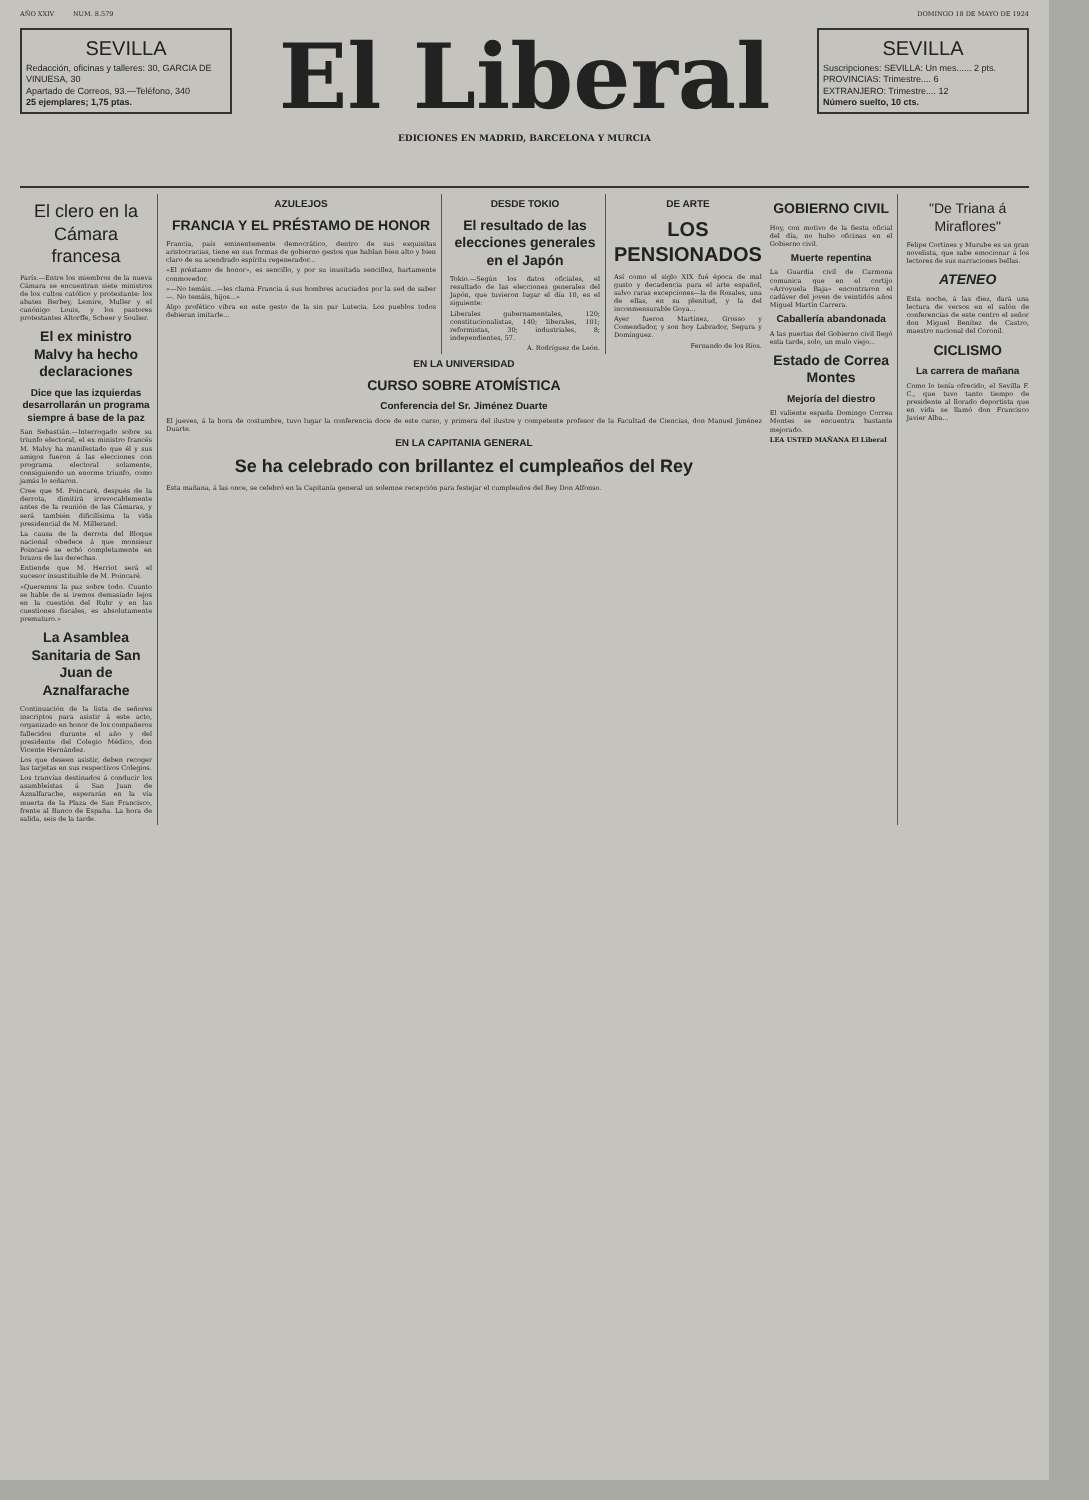AÑO XXIV NUM. 8.579
SEVILLA
Redacción, oficinas y talleres: 30, GARCIA DE VINUESA, 30
Apartado de Correos, 93.—Teléfono, 340
25 ejemplares; 1,75 ptas.
El Liberal
EDICIONES EN MADRID, BARCELONA Y MURCIA
DOMINGO 18 DE MAYO DE 1924
SEVILLA
Suscripciones: SEVILLA: Un mes...... 2 pts.
PROVINCIAS: Trimestre.... 6
EXTRANJERO: Trimestre.... 12
Número suelto, 10 cts.
El clero en la Cámara francesa
París.—Entre los miembros de la nueva Cámara se encuentran siete ministros de los cultos católico y protestante: los abates Berbey, Lemire, Muller y el canónigo Louis, y los pastores protestantes Altorffe, Scheer y Soulier.
El ex ministro Malvy ha hecho declaraciones
Dice que las izquierdas desarrollarán un programa siempre á base de la paz
San Sebastián.—Interrogado sobre su triunfo electoral, el ex ministro francés M. Malvy ha manifestado que él y sus amigos fueron á las elecciones con programa electoral solamente, consiguiendo un enorme triunfo, como jamás lo soñaron.
Cree que M. Poincaré, después de la derrota, dimitirá irrevocablemente antes de la reunión de las Cámaras, y será también dificilísima la vida presidencial de M. Millerand.
La causa de la derrota del Bloque nacional obedece á que monsieur Poincaré se echó completamente en brazos de las derechas.
Entiende que M. Herriot será el sucesor insustituible de M. Poincaré.
«Queremos la paz sobre todo. Cuanto se hable de si iremos demasiado lejos en la cuestión del Ruhr y en las cuestiones fiscales, es absolutamente prematuro.»
La Asamblea Sanitaria de San Juan de Aznalfarache
Continuación de la lista de señores inscriptos para asistir á este acto, organizado en honor de los compañeros fallecidos durante el año y del presidente del Colegio Médico, don Vicente Hernández.
Los que deseen asistir, deben recoger las tarjetas en sus respectivos Colegios.
Los tranvías destinados á conducir los asambleístas á San Juan de Aznalfarache, esperarán en la vía muerta de la Plaza de San Francisco, frente al Banco de España. La hora de salida, seis de la tarde.
AZULEJOS
FRANCIA Y EL PRÉSTAMO DE HONOR
Francia, país eminentemente democrático, dentro de sus exquisitas aristocracias, tiene en sus formas de gobierno gestos que hablan bien alto y bien claro de su acendrado espíritu regenerador...
«El préstamo de honor», es sencillo, y por su inusitada sencillez, hartamente conmovedor.
«—No temáis...—les clama Francia á sus hombres acuciados por la sed de saber—. No temáis, hijos...»
Algo profético vibra en este gesto de la sin par Lutecia. Los pueblos todos debieran imitarle...
DESDE TOKIO
El resultado de las elecciones generales en el Japón
Tokio.—Según los datos oficiales, el resultado de las elecciones generales del Japón, que tuvieron lugar el día 10, es el siguiente:
Liberales gubernamentales, 120; constitucionalistas, 140; liberales, 101; reformistas, 30; industriales, 8; independientes, 57.
A. Rodríguez de León.
DE ARTE
LOS PENSIONADOS
Así como el siglo XIX fué época de mal gusto y decadencia para el arte español, salvo raras excepciones—la de Rosales, una de ellas, en su plenitud, y la del inconmensurable Goya...
Ayer fueron Martínez, Grosso y Comendador, y son hoy Labrador, Segura y Domínguez.
Fernando de los Ríos.
EN LA UNIVERSIDAD
CURSO SOBRE ATOMÍSTICA
Conferencia del Sr. Jiménez Duarte
El jueves, á la hora de costumbre, tuvo lugar la conferencia doce de este curso, y primera del ilustre y competente profesor de la Facultad de Ciencias, don Manuel Jiménez Duarte.
EN LA CAPITANIA GENERAL
Se ha celebrado con brillantez el cumpleaños del Rey
Esta mañana, á las once, se celebró en la Capitanía general un solemne recepción para festejar el cumpleaños del Rey Don Alfonso.
GOBIERNO CIVIL
Hoy, con motivo de la fiesta oficial del día, no hubo oficinas en el Gobierno civil.
Muerte repentina
La Guardia civil de Carmona comunica que en el cortijo «Arroyuela Baja» encontraron el cadáver del joven de veintidós años Miguel Martín Carrera.
Caballería abandonada
A las puertas del Gobierno civil llegó esta tarde, solo, un mulo viejo...
Estado de Correa Montes
Mejoría del diestro
El valiente espada Domingo Correa Montes se encuentra bastante mejorado.
LEA USTED MAÑANA El Liberal
"De Triana á Miraflores"
Felipe Cortines y Murube es un gran novelista, que sabe emocionar á los lectores de sus narraciones bellas.
ATENEO
Esta noche, á las diez, dará una lectura de versos en el salón de conferencias de este centro el señor don Miguel Benítez de Castro, maestro nacional del Coronil.
CICLISMO
La carrera de mañana
Como lo tenía ofrecido, el Sevilla F. C., que tuvo tanto tiempo de presidente al llorado deportista que en vida se llamó don Francisco Javier Alba...